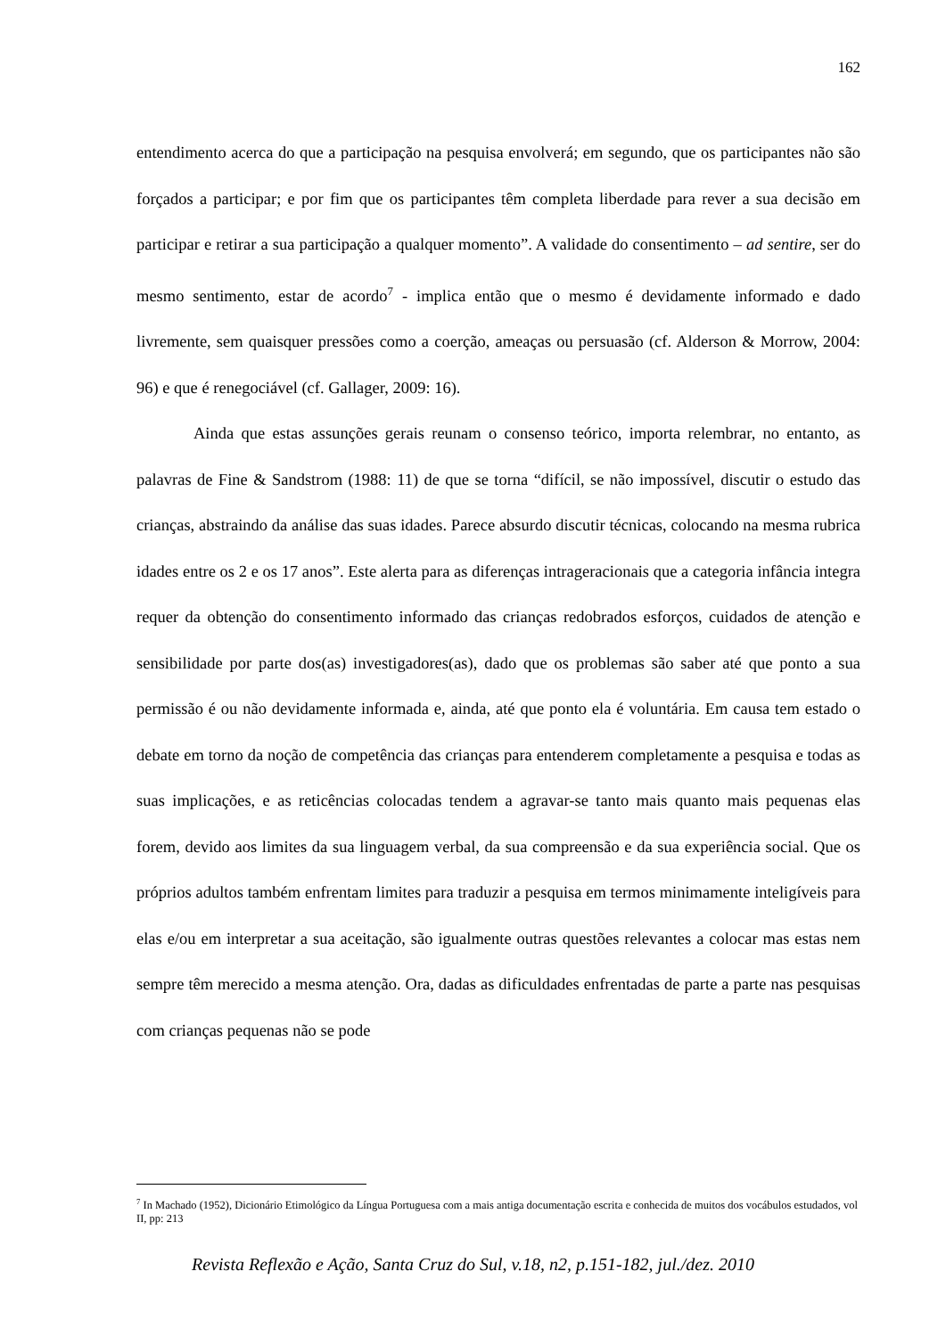162
entendimento acerca do que a participação na pesquisa envolverá; em segundo, que os participantes não são forçados a participar; e por fim que os participantes têm completa liberdade para rever a sua decisão em participar e retirar a sua participação a qualquer momento”. A validade do consentimento – ad sentire, ser do mesmo sentimento, estar de acordo<sup>7</sup> - implica então que o mesmo é devidamente informado e dado livremente, sem quaisquer pressões como a coerção, ameaças ou persuasão (cf. Alderson & Morrow, 2004: 96) e que é renegociável (cf. Gallager, 2009: 16).
Ainda que estas assunções gerais reunam o consenso teórico, importa relembrar, no entanto, as palavras de Fine & Sandstrom (1988: 11) de que se torna “difícil, se não impossível, discutir o estudo das crianças, abstraindo da análise das suas idades. Parece absurdo discutir técnicas, colocando na mesma rubrica idades entre os 2 e os 17 anos”. Este alerta para as diferenças intrageracionais que a categoria infância integra requer da obtenção do consentimento informado das crianças redobrados esforços, cuidados de atenção e sensibilidade por parte dos(as) investigadores(as), dado que os problemas são saber até que ponto a sua permissão é ou não devidamente informada e, ainda, até que ponto ela é voluntária. Em causa tem estado o debate em torno da noção de competência das crianças para entenderem completamente a pesquisa e todas as suas implicações, e as reticências colocadas tendem a agravar-se tanto mais quanto mais pequenas elas forem, devido aos limites da sua linguagem verbal, da sua compreensão e da sua experiência social. Que os próprios adultos também enfrentam limites para traduzir a pesquisa em termos minimamente inteligíveis para elas e/ou em interpretar a sua aceitação, são igualmente outras questões relevantes a colocar mas estas nem sempre têm merecido a mesma atenção. Ora, dadas as dificuldades enfrentadas de parte a parte nas pesquisas com crianças pequenas não se pode
<sup>7</sup> In Machado (1952), Dicionário Etimológico da Língua Portuguesa com a mais antiga documentação escrita e conhecida de muitos dos vocábulos estudados, vol II, pp: 213
Revista Reflexão e Ação, Santa Cruz do Sul, v.18, n2, p.151-182, jul./dez. 2010